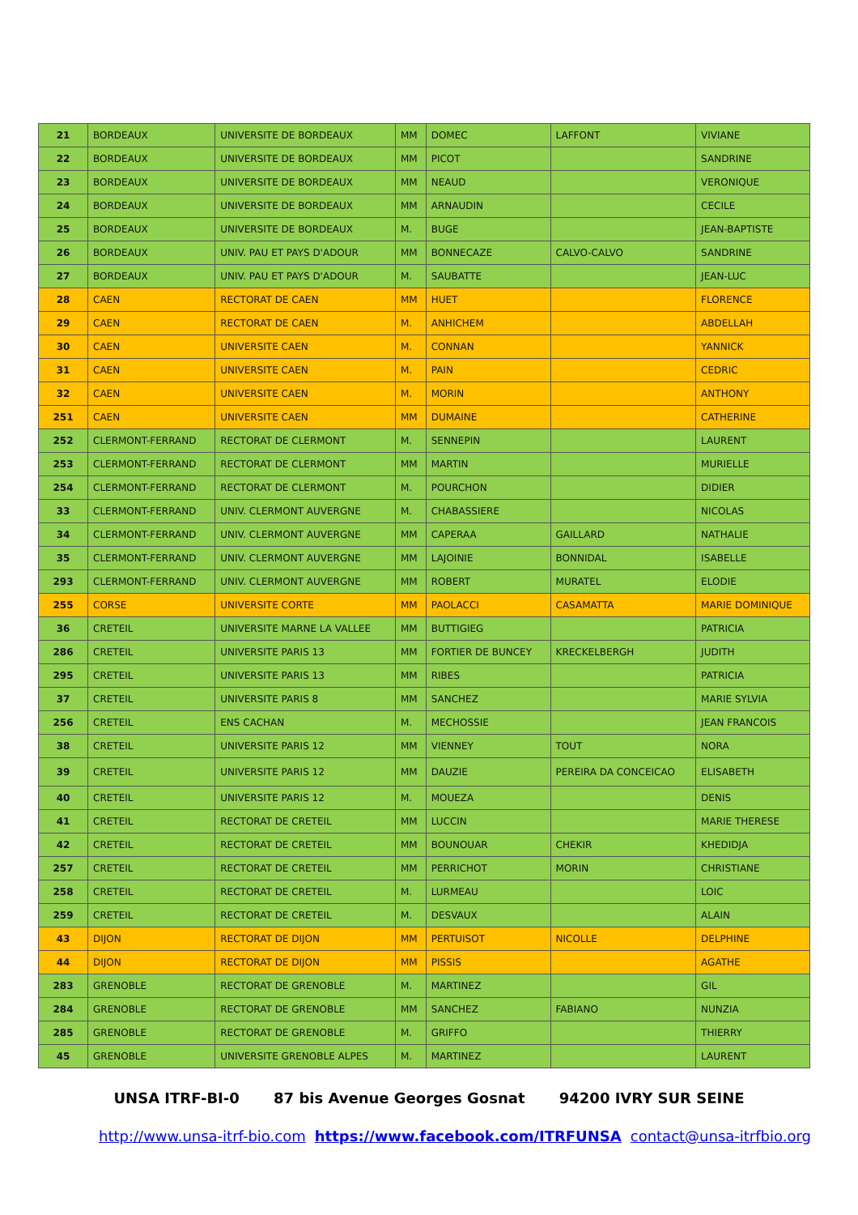| 21 | BORDEAUX | UNIVERSITE DE BORDEAUX | MM | DOMEC | LAFFONT | VIVIANE |
| 22 | BORDEAUX | UNIVERSITE DE BORDEAUX | MM | PICOT | | SANDRINE |
| 23 | BORDEAUX | UNIVERSITE DE BORDEAUX | MM | NEAUD | | VERONIQUE |
| 24 | BORDEAUX | UNIVERSITE DE BORDEAUX | MM | ARNAUDIN | | CECILE |
| 25 | BORDEAUX | UNIVERSITE DE BORDEAUX | M. | BUGE | | JEAN-BAPTISTE |
| 26 | BORDEAUX | UNIV. PAU ET PAYS D'ADOUR | MM | BONNECAZE | CALVO-CALVO | SANDRINE |
| 27 | BORDEAUX | UNIV. PAU ET PAYS D'ADOUR | M. | SAUBATTE | | JEAN-LUC |
| 28 | CAEN | RECTORAT DE CAEN | MM | HUET | | FLORENCE |
| 29 | CAEN | RECTORAT DE CAEN | M. | ANHICHEM | | ABDELLAH |
| 30 | CAEN | UNIVERSITE CAEN | M. | CONNAN | | YANNICK |
| 31 | CAEN | UNIVERSITE CAEN | M. | PAIN | | CEDRIC |
| 32 | CAEN | UNIVERSITE CAEN | M. | MORIN | | ANTHONY |
| 251 | CAEN | UNIVERSITE CAEN | MM | DUMAINE | | CATHERINE |
| 252 | CLERMONT-FERRAND | RECTORAT DE CLERMONT | M. | SENNEPIN | | LAURENT |
| 253 | CLERMONT-FERRAND | RECTORAT DE CLERMONT | MM | MARTIN | | MURIELLE |
| 254 | CLERMONT-FERRAND | RECTORAT DE CLERMONT | M. | POURCHON | | DIDIER |
| 33 | CLERMONT-FERRAND | UNIV. CLERMONT AUVERGNE | M. | CHABASSIERE | | NICOLAS |
| 34 | CLERMONT-FERRAND | UNIV. CLERMONT AUVERGNE | MM | CAPERAA | GAILLARD | NATHALIE |
| 35 | CLERMONT-FERRAND | UNIV. CLERMONT AUVERGNE | MM | LAJOINIE | BONNIDAL | ISABELLE |
| 293 | CLERMONT-FERRAND | UNIV. CLERMONT AUVERGNE | MM | ROBERT | MURATEL | ELODIE |
| 255 | CORSE | UNIVERSITE CORTE | MM | PAOLACCI | CASAMATTA | MARIE DOMINIQUE |
| 36 | CRETEIL | UNIVERSITE MARNE LA VALLEE | MM | BUTTIGIEG | | PATRICIA |
| 286 | CRETEIL | UNIVERSITE PARIS 13 | MM | FORTIER DE BUNCEY | KRECKELBERGH | JUDITH |
| 295 | CRETEIL | UNIVERSITE PARIS 13 | MM | RIBES | | PATRICIA |
| 37 | CRETEIL | UNIVERSITE PARIS 8 | MM | SANCHEZ | | MARIE SYLVIA |
| 256 | CRETEIL | ENS CACHAN | M. | MECHOSSIE | | JEAN FRANCOIS |
| 38 | CRETEIL | UNIVERSITE PARIS 12 | MM | VIENNEY | TOUT | NORA |
| 39 | CRETEIL | UNIVERSITE PARIS 12 | MM | DAUZIE | PEREIRA DA CONCEICAO | ELISABETH |
| 40 | CRETEIL | UNIVERSITE PARIS 12 | M. | MOUEZA | | DENIS |
| 41 | CRETEIL | RECTORAT DE CRETEIL | MM | LUCCIN | | MARIE THERESE |
| 42 | CRETEIL | RECTORAT DE CRETEIL | MM | BOUNOUAR | CHEKIR | KHEDIDJA |
| 257 | CRETEIL | RECTORAT DE CRETEIL | MM | PERRICHOT | MORIN | CHRISTIANE |
| 258 | CRETEIL | RECTORAT DE CRETEIL | M. | LURMEAU | | LOIC |
| 259 | CRETEIL | RECTORAT DE CRETEIL | M. | DESVAUX | | ALAIN |
| 43 | DIJON | RECTORAT DE DIJON | MM | PERTUISOT | NICOLLE | DELPHINE |
| 44 | DIJON | RECTORAT DE DIJON | MM | PISSIS | | AGATHE |
| 283 | GRENOBLE | RECTORAT DE GRENOBLE | M. | MARTINEZ | | GIL |
| 284 | GRENOBLE | RECTORAT DE GRENOBLE | MM | SANCHEZ | FABIANO | NUNZIA |
| 285 | GRENOBLE | RECTORAT DE GRENOBLE | M. | GRIFFO | | THIERRY |
| 45 | GRENOBLE | UNIVERSITE GRENOBLE ALPES | M. | MARTINEZ | | LAURENT |
UNSA ITRF-BI-0 87 bis Avenue Georges Gosnat 94200 IVRY SUR SEINE
http://www.unsa-itrf-bio.com https://www.facebook.com/ITRFUNSA contact@unsa-itrfbio.org